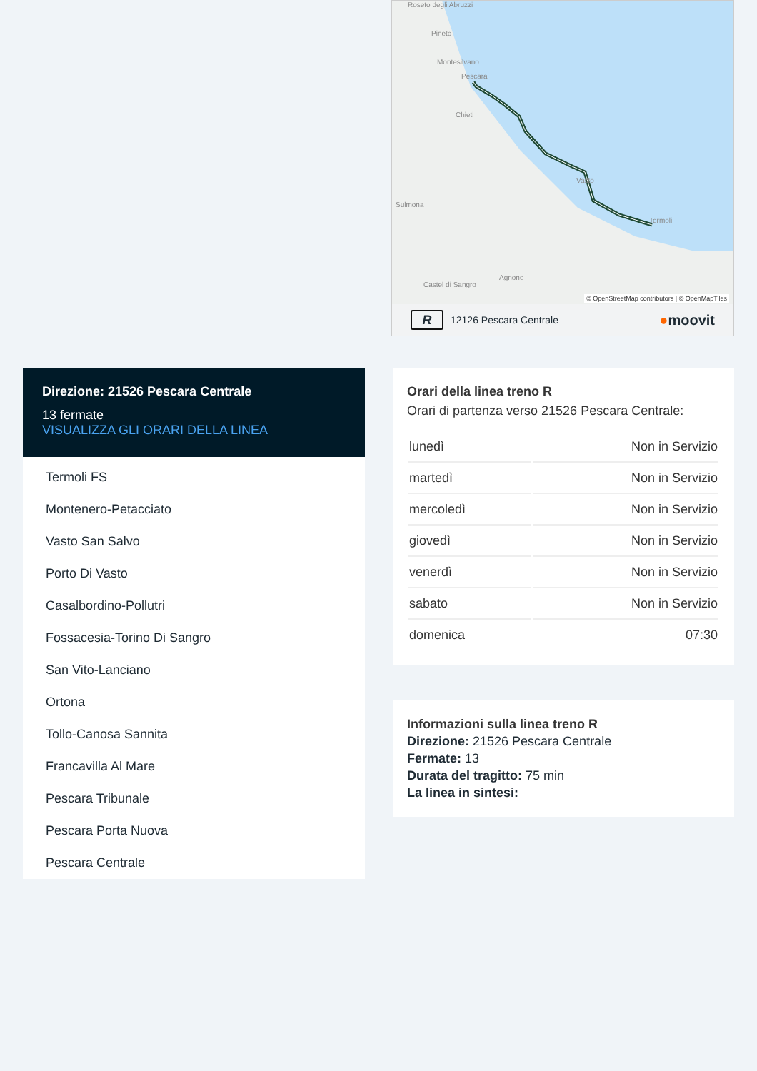Roseto degli Abruzzi
Pineto
Montesilvano
Pescara
Chieti
Sulmona
Vasto
Termoli
Agnone
Castel di Sangro
© OpenStreetMap contributors | © OpenMapTiles
R 12126 Pescara Centrale ●moovit
Direzione: 21526 Pescara Centrale
13 fermate
VISUALIZZA GLI ORARI DELLA LINEA
Termoli FS
Montenero-Petacciato
Vasto San Salvo
Porto Di Vasto
Casalbordino-Pollutri
Fossacesia-Torino Di Sangro
San Vito-Lanciano
Ortona
Tollo-Canosa Sannita
Francavilla Al Mare
Pescara Tribunale
Pescara Porta Nuova
Pescara Centrale
Orari della linea treno R
Orari di partenza verso 21526 Pescara Centrale:
| lunedì | Non in Servizio |
| martedì | Non in Servizio |
| mercoledì | Non in Servizio |
| giovedì | Non in Servizio |
| venerdì | Non in Servizio |
| sabato | Non in Servizio |
| domenica | 07:30 |
Informazioni sulla linea treno R
Direzione: 21526 Pescara Centrale
Fermate: 13
Durata del tragitto: 75 min
La linea in sintesi: